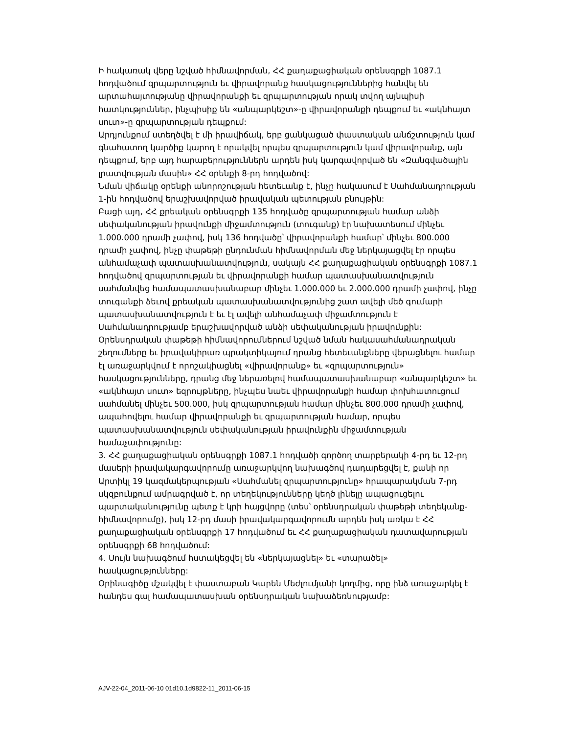Ի հակառակ վերը նշված հիմնավորման, ՀՀ քաղաքացիական օրենսգրքի 1087.1 հոդվածում զրպարտություն եւ վիրավորանք հասկացություններից հանվել են արտահայտությանը վիրավորանքի եւ զրպարտության որակ տվող այնպիսի հատկություններ, ինչպիսիք են «անպարկեշտ»-ը վիրավորանքի դեպքում եւ «ակնհայտ սուտ»-ը զրպարտության դեպքում:
Արդյունքում ստեղծվել է մի իրավիճակ, երբ ցանկացած փաստական անճշտություն կամ գնահատող կարծիք կարող է որակվել որպես զրպարտություն կամ վիրավորանք, այն դեպքում, երբ այդ հարաբերություններն արդեն իսկ կարգավորված են «Զանգվածային լրատվության մասին» ՀՀ օրենքի 8-րդ հոդվածով:
Նման վիճակը օրենքի անորոշության հետեւանք է, ինչը հակասում է Սահմանադրության 1-ին հոդվածով երաշխավորված իրավական պետության բնույթին:
Բացի այդ, ՀՀ քրեական օրենսգրքի 135 հոդվածը զրպարտության համար անձի սեփականության իրավունքի միջամտություն (տուգանք) էր նախատեսում մինչեւ 1.000.000 դրամի չափով, իսկ 136 հոդվածը՝ վիրավորանքի համար՝ մինչեւ 800.000 դրամի չափով, ինչը փաթեթի ընդունման հիմնավորման մեջ ներկայացվել էր որպես անհամաչափ պատասխանատվություն, սակայն ՀՀ քաղաքացիական օրենսգրքի 1087.1 հոդվածով զրպարտության եւ վիրավորանքի համար պատասխանատվություն սահմանվեց համապատասխանաբար մինչեւ 1.000.000 եւ 2.000.000 դրամի չափով, ինչը տուգանքի ձեւով քրեական պատասխանատվությունից շատ ավելի մեծ գումարի պատասխանատվություն է եւ էլ ավելի անհամաչափ միջամտություն է Սահմանադրությամբ երաշխավորված անձի սեփականության իրավունքին:
Օրենսդրական փաթեթի հիմնավորումներում նշված նման հակասահմանադրական շեղումները եւ իրավակիրառ պրակտիկայում դրանց հետեւանքները վերացնելու համար էլ առաջարկվում է որոշակիացնել «վիրավորանք» եւ «զրպարտություն» հասկացությունները, դրանց մեջ ներառելով համապատասխանաբար «անպարկեշտ» եւ «ակնհայտ սուտ» եզրույթները, ինչպես նաեւ վիրավորանքի համար փոխհատուցում սահմանել մինչեւ 500.000, իսկ զրպարտության համար մինչեւ 800.000 դրամի չափով, ապահովելու համար վիրավորանքի եւ զրպարտության համար, որպես պատասխանատվություն սեփականության իրավունքին միջամտության համաչափությունը:
3. ՀՀ քաղաքացիական օրենսգրքի 1087.1 հոդվածի գործող տարբերակի 4-րդ եւ 12-րդ մասերի իրավակարգավորումը առաջարկվող նախագծով դադարեցվել է, քանի որ Արտիկլ 19 կազմակերպության «Սահմանել զրպարտությունը» հրապարակման 7-րդ սկզբունքում ամրագրված է, որ տեղեկությունները կեղծ լինելը ապացուցելու պարտականությունը պետք է կրի հայցվորը (տես՝ օրենսդրական փաթեթի տեղեկանք-հիմնավորումը), իսկ 12-րդ մասի իրավակարգավորումն արդեն իսկ առկա է ՀՀ քաղաքացիական օրենսգրքի 17 հոդվածում եւ ՀՀ քաղաքացիական դատավարության օրենսգրքի 68 հոդվածում:
4. Սույն նախագծում հստակեցվել են «ներկայացնել» եւ «տարածել» հասկացությունները:
Օրինագիծը մշակվել է փաստաբան Կարեն Մեժլումյանի կողմից, որը ինձ առաջարկել է հանդես գալ համապատասխան օրենսդրական նախաձեռնությամբ:
AJV-22-04_2011-06-10 01d10.1d9822-11_2011-06-15